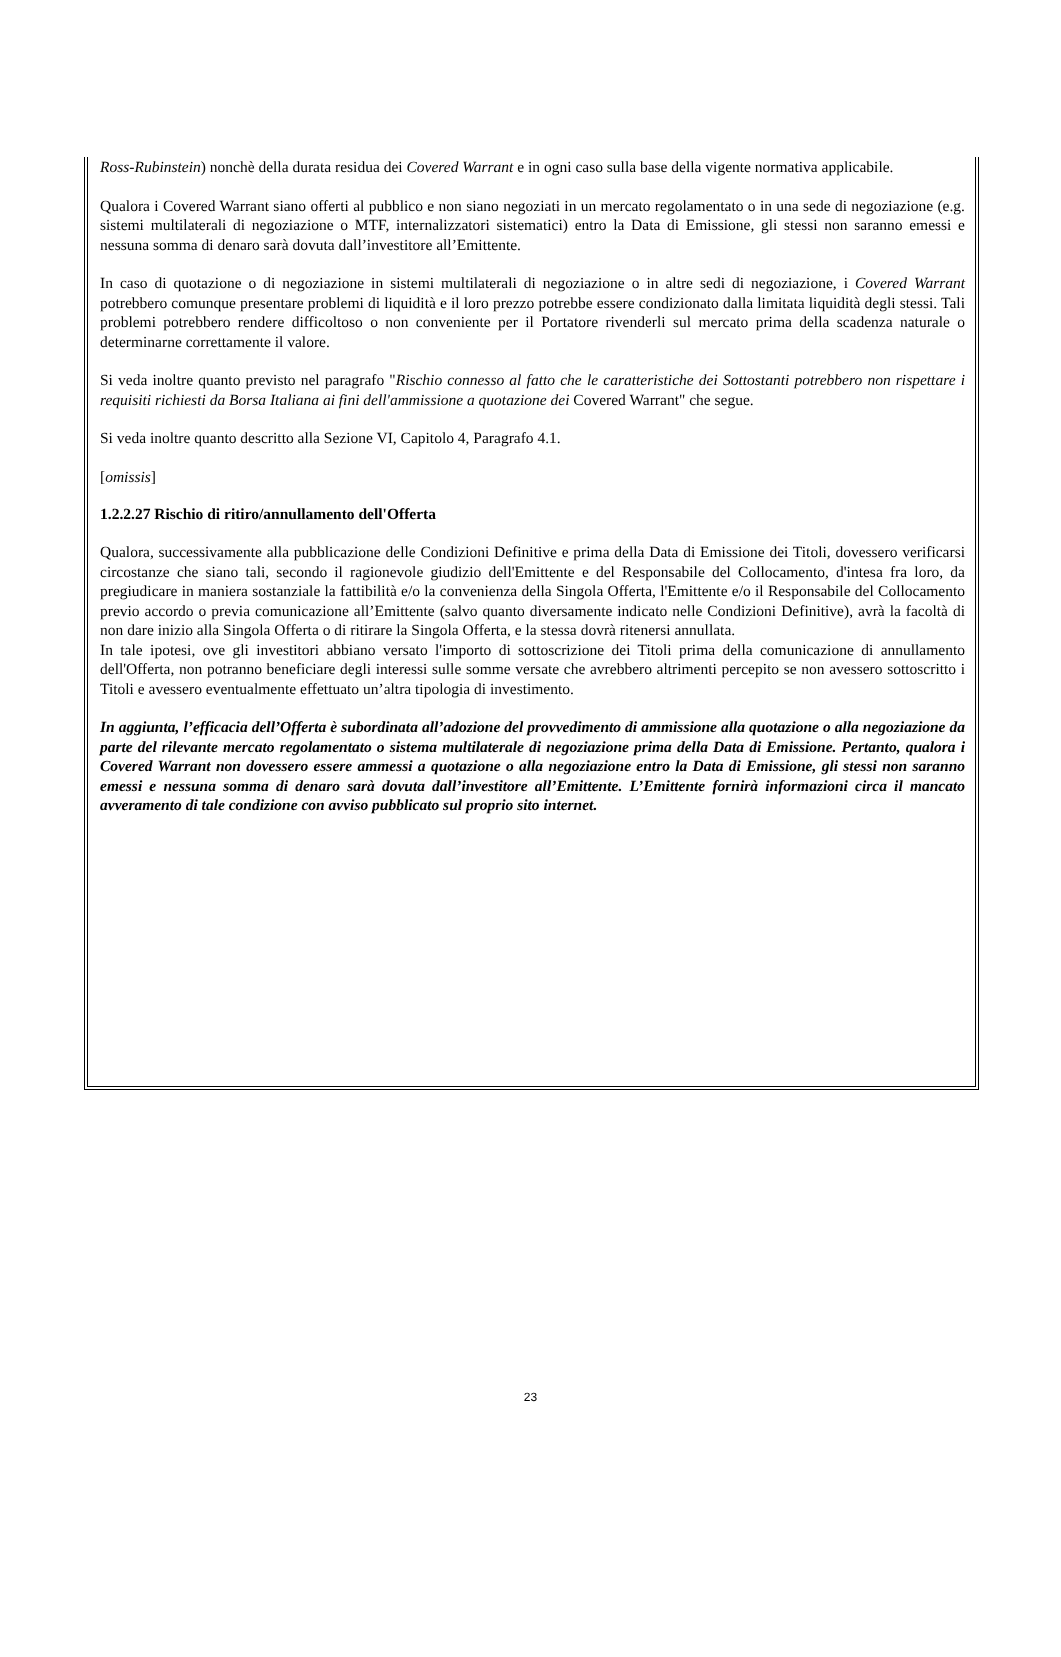Ross-Rubinstein) nonchè della durata residua dei Covered Warrant e in ogni caso sulla base della vigente normativa applicabile.
Qualora i Covered Warrant siano offerti al pubblico e non siano negoziati in un mercato regolamentato o in una sede di negoziazione (e.g. sistemi multilaterali di negoziazione o MTF, internalizzatori sistematici) entro la Data di Emissione, gli stessi non saranno emessi e nessuna somma di denaro sarà dovuta dall’investitore all’Emittente.
In caso di quotazione o di negoziazione in sistemi multilaterali di negoziazione o in altre sedi di negoziazione, i Covered Warrant potrebbero comunque presentare problemi di liquidità e il loro prezzo potrebbe essere condizionato dalla limitata liquidità degli stessi. Tali problemi potrebbero rendere difficoltoso o non conveniente per il Portatore rivenderli sul mercato prima della scadenza naturale o determinarne correttamente il valore.
Si veda inoltre quanto previsto nel paragrafo "Rischio connesso al fatto che le caratteristiche dei Sottostanti potrebbero non rispettare i requisiti richiesti da Borsa Italiana ai fini dell'ammissione a quotazione dei Covered Warrant" che segue.
Si veda inoltre quanto descritto alla Sezione VI, Capitolo 4, Paragrafo 4.1.
[omissis]
1.2.2.27 Rischio di ritiro/annullamento dell'Offerta
Qualora, successivamente alla pubblicazione delle Condizioni Definitive e prima della Data di Emissione dei Titoli, dovessero verificarsi circostanze che siano tali, secondo il ragionevole giudizio dell'Emittente e del Responsabile del Collocamento, d'intesa fra loro, da pregiudicare in maniera sostanziale la fattibilità e/o la convenienza della Singola Offerta, l'Emittente e/o il Responsabile del Collocamento previo accordo o previa comunicazione all’Emittente (salvo quanto diversamente indicato nelle Condizioni Definitive), avrà la facoltà di non dare inizio alla Singola Offerta o di ritirare la Singola Offerta, e la stessa dovrà ritenersi annullata.
In tale ipotesi, ove gli investitori abbiano versato l'importo di sottoscrizione dei Titoli prima della comunicazione di annullamento dell'Offerta, non potranno beneficiare degli interessi sulle somme versate che avrebbero altrimenti percepito se non avessero sottoscritto i Titoli e avessero eventualmente effettuato un’altra tipologia di investimento.
In aggiunta, l’efficacia dell’Offerta è subordinata all’adozione del provvedimento di ammissione alla quotazione o alla negoziazione da parte del rilevante mercato regolamentato o sistema multilaterale di negoziazione prima della Data di Emissione. Pertanto, qualora i Covered Warrant non dovessero essere ammessi a quotazione o alla negoziazione entro la Data di Emissione, gli stessi non saranno emessi e nessuna somma di denaro sarà dovuta dall’investitore all’Emittente. L’Emittente fornirà informazioni circa il mancato avveramento di tale condizione con avviso pubblicato sul proprio sito internet.
23